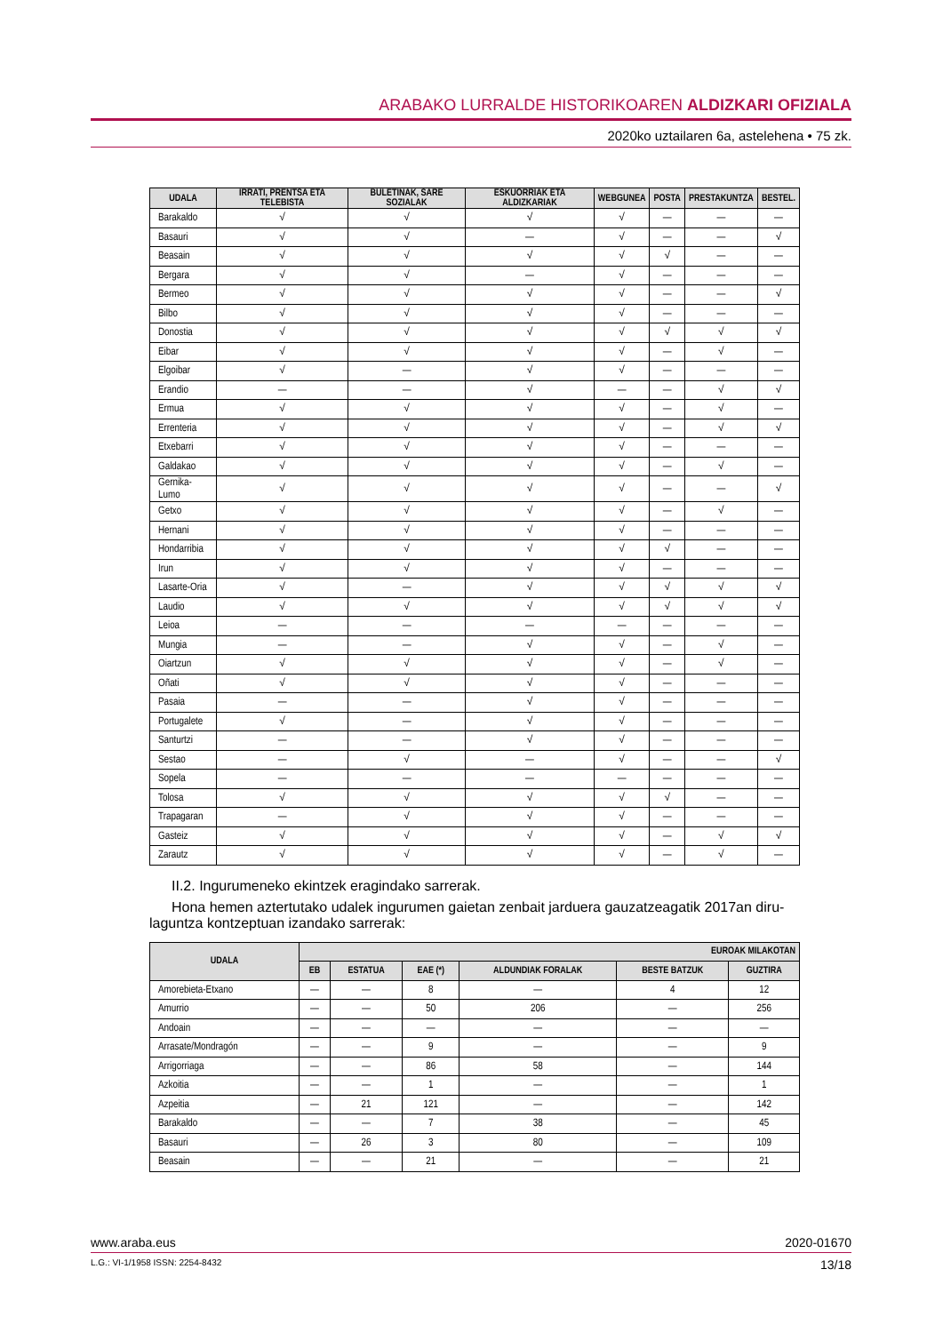ARABAKO LURRALDE HISTORIKOAREN ALDIZKARI OFIZIALA
2020ko uztailaren 6a, astelehena • 75 zk.
| UDALA | IRRATI, PRENTSA ETA TELEBISTA | BULETINAK, SARE SOZIALAK | ESKUORRIAK ETA ALDIZKARIAK | WEBGUNEA | POSTA | PRESTAKUNTZA | BESTEL. |
| --- | --- | --- | --- | --- | --- | --- | --- |
| Barakaldo | √ | √ | √ | √ | — | — | — |
| Basauri | √ | √ | — | √ | — | — | √ |
| Beasain | √ | √ | √ | √ | √ | — | — |
| Bergara | √ | √ | — | √ | — | — | — |
| Bermeo | √ | √ | √ | √ | — | — | √ |
| Bilbo | √ | √ | √ | √ | — | — | — |
| Donostia | √ | √ | √ | √ | √ | √ | √ |
| Eibar | √ | √ | √ | √ | — | √ | — |
| Elgoibar | √ | — | √ | √ | — | — | — |
| Erandio | — | — | √ | — | — | √ | √ |
| Ermua | √ | √ | √ | √ | — | √ | — |
| Errenteria | √ | √ | √ | √ | — | √ | √ |
| Etxebarri | √ | √ | √ | √ | — | — | — |
| Galdakao | √ | √ | √ | √ | — | √ | — |
| Gernika-Lumo | √ | √ | √ | √ | — | — | √ |
| Getxo | √ | √ | √ | √ | — | √ | — |
| Hernani | √ | √ | √ | √ | — | — | — |
| Hondarribia | √ | √ | √ | √ | √ | — | — |
| Irun | √ | √ | √ | √ | — | — | — |
| Lasarte-Oria | √ | — | √ | √ | √ | √ | √ |
| Laudio | √ | √ | √ | √ | √ | √ | √ |
| Leioa | — | — | — | — | — | — | — |
| Mungia | — | — | √ | √ | — | √ | — |
| Oiartzun | √ | √ | √ | √ | — | √ | — |
| Oñati | √ | √ | √ | √ | — | — | — |
| Pasaia | — | — | √ | √ | — | — | — |
| Portugalete | √ | — | √ | √ | — | — | — |
| Santurtzi | — | — | √ | √ | — | — | — |
| Sestao | — | √ | — | √ | — | — | √ |
| Sopela | — | — | — | — | — | — | — |
| Tolosa | √ | √ | √ | √ | √ | — | — |
| Trapagaran | — | √ | √ | √ | — | — | — |
| Gasteiz | √ | √ | √ | √ | — | √ | √ |
| Zarautz | √ | √ | √ | √ | — | √ | — |
II.2. Ingurumeneko ekintzek eragindako sarrerak.
Hona hemen aztertutako udalek ingurumen gaietan zenbait jarduera gauzatzeagatik 2017an diru-laguntza kontzeptuan izandako sarrerak:
| UDALA | EUROAK MILAKOTAN | | | | | |
| --- | --- | --- | --- | --- | --- | --- |
| | EB | ESTATUA | EAE (*) | ALDUNDIAK FORALAK | BESTE BATZUK | GUZTIRA |
| Amorebieta-Etxano | — | — | 8 | — | 4 | 12 |
| Amurrio | — | — | 50 | 206 | — | 256 |
| Andoain | — | — | — | — | — | — |
| Arrasate/Mondragón | — | — | 9 | — | — | 9 |
| Arrigorriaga | — | — | 86 | 58 | — | 144 |
| Azkoitia | — | — | 1 | — | — | 1 |
| Azpeitia | — | 21 | 121 | — | — | 142 |
| Barakaldo | — | — | 7 | 38 | — | 45 |
| Basauri | — | 26 | 3 | 80 | — | 109 |
| Beasain | — | — | 21 | — | — | 21 |
www.araba.eus 2020-01670
L.G.: VI-1/1958 ISSN: 2254-8432 13/18